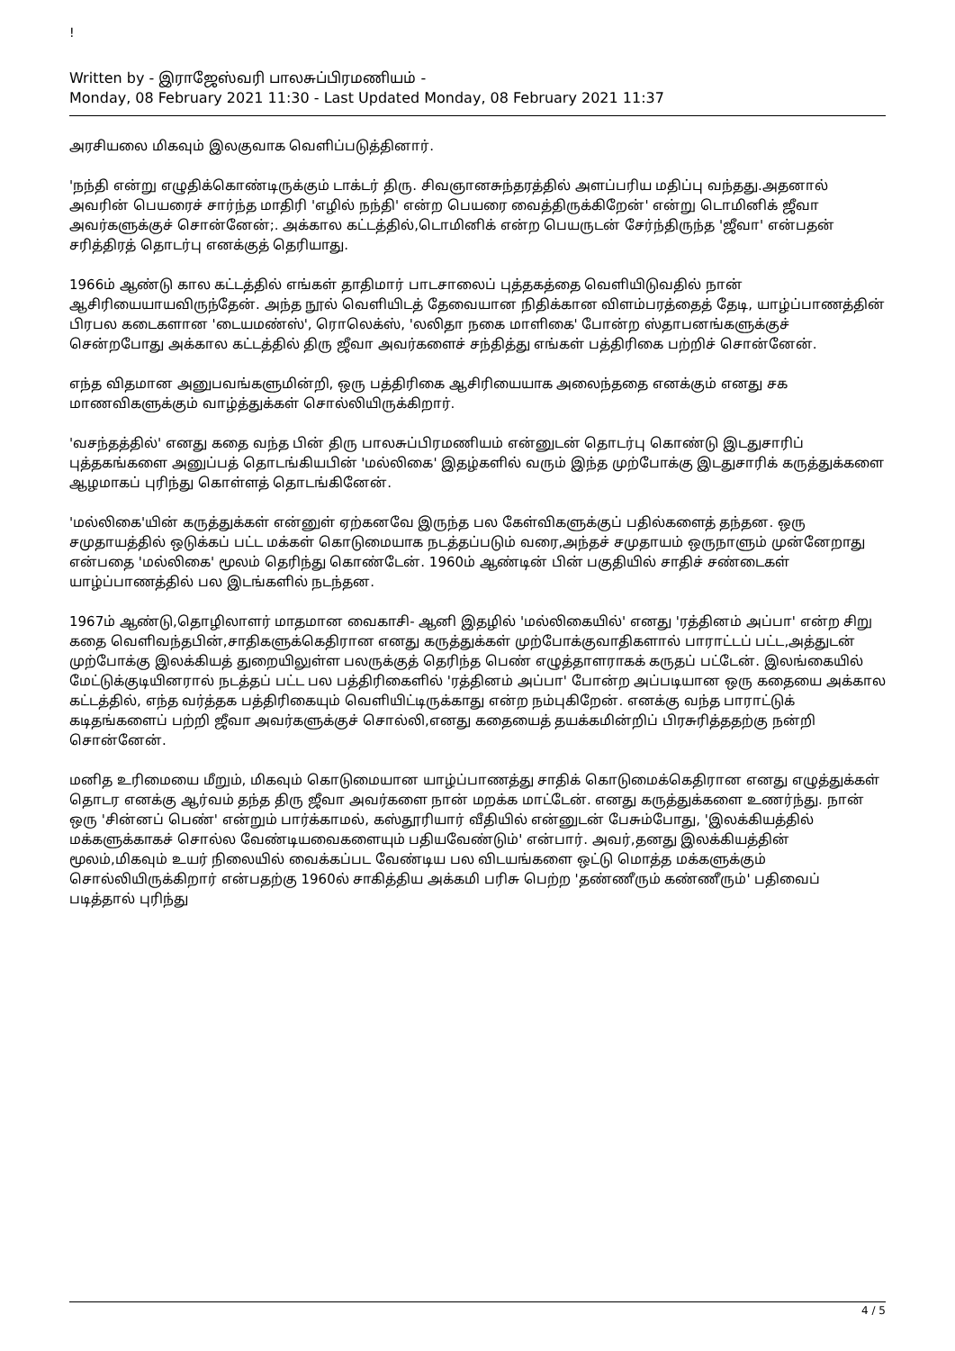!
Written by - இராஜேஸ்வரி பாலசுப்பிரமணியம் -
Monday, 08 February 2021 11:30 - Last Updated Monday, 08 February 2021 11:37
அரசியலை மிகவும் இலகுவாக வெளிப்படுத்தினார்.
'நந்தி என்று எழுதிக்கொண்டிருக்கும் டாக்டர் திரு. சிவஞானசுந்தரத்தில் அளப்பரிய மதிப்பு வந்தது.அதனால் அவரின் பெயரைச் சார்ந்த மாதிரி 'எழில் நந்தி' என்ற பெயரை வைத்திருக்கிறேன்' என்று டொமினிக் ஜீவா அவர்களுக்குச் சொன்னேன்;. அக்கால கட்டத்தில்,டொமினிக் என்ற பெயருடன் சேர்ந்திருந்த 'ஜீவா' என்பதன் சரித்திரத் தொடர்பு எனக்குத் தெரியாது.
1966ம் ஆண்டு கால கட்டத்தில் எங்கள் தாதிமார் பாடசாலைப் புத்தகத்தை வெளியிடுவதில் நான் ஆசிரியையாயவிருந்தேன். அந்த நூல் வெளியிடத் தேவையான நிதிக்கான விளம்பரத்தைத் தேடி, யாழ்ப்பாணத்தின் பிரபல கடைகளான 'டையமண்ஸ்', ரொலெக்ஸ், 'லலிதா நகை மாளிகை' போன்ற ஸ்தாபனங்களுக்குச் சென்றபோது அக்கால கட்டத்தில் திரு ஜீவா அவர்களைச் சந்தித்து எங்கள் பத்திரிகை பற்றிச் சொன்னேன்.
எந்த விதமான அனுபவங்களுமின்றி, ஒரு பத்திரிகை ஆசிரியையாக அலைந்ததை எனக்கும் எனது சக மாணவிகளுக்கும் வாழ்த்துக்கள் சொல்லியிருக்கிறார்.
'வசந்தத்தில்' எனது கதை வந்த பின் திரு பாலசுப்பிரமணியம் என்னுடன் தொடர்பு கொண்டு இடதுசாரிப் புத்தகங்களை அனுப்பத் தொடங்கியபின் 'மல்லிகை' இதழ்களில் வரும் இந்த முற்போக்கு இடதுசாரிக் கருத்துக்களை ஆழமாகப் புரிந்து கொள்ளத் தொடங்கினேன்.
'மல்லிகை'யின் கருத்துக்கள் என்னுள் ஏற்கனவே இருந்த பல கேள்விகளுக்குப் பதில்களைத் தந்தன. ஒரு சமுதாயத்தில் ஒடுக்கப் பட்ட மக்கள் கொடுமையாக நடத்தப்படும் வரை,அந்தச் சமுதாயம் ஒருநாளும் முன்னேறாது என்பதை 'மல்லிகை' மூலம் தெரிந்து கொண்டேன். 1960ம் ஆண்டின் பின் பகுதியில் சாதிச் சண்டைகள் யாழ்ப்பாணத்தில் பல இடங்களில் நடந்தன.
1967ம் ஆண்டு,தொழிலாளர் மாதமான வைகாசி- ஆனி இதழில் 'மல்லிகையில்' எனது 'ரத்தினம் அப்பா' என்ற சிறு கதை வெளிவந்தபின்,சாதிகளுக்கெதிரான எனது கருத்துக்கள் முற்போக்குவாதிகளால் பாராட்டப் பட்ட,அத்துடன் முற்போக்கு இலக்கியத் துறையிலுள்ள பலருக்குத் தெரிந்த பெண் எழுத்தாளராகக் கருதப் பட்டேன். இலங்கையில் மேட்டுக்குடியினரால் நடத்தப் பட்ட பல பத்திரிகைளில் 'ரத்தினம் அப்பா' போன்ற அப்படியான ஒரு கதையை அக்கால கட்டத்தில், எந்த வர்த்தக பத்திரிகையும் வெளியிட்டிருக்காது என்ற நம்புகிறேன். எனக்கு வந்த பாராட்டுக் கடிதங்களைப் பற்றி ஜீவா அவர்களுக்குச் சொல்லி,எனது கதையைத் தயக்கமின்றிப் பிரசுரித்ததற்கு நன்றி சொன்னேன்.
மனித உரிமையை மீறும், மிகவும் கொடுமையான யாழ்ப்பாணத்து சாதிக் கொடுமைக்கெதிரான எனது எழுத்துக்கள் தொடர எனக்கு ஆர்வம் தந்த திரு ஜீவா அவர்களை நான் மறக்க மாட்டேன். எனது கருத்துக்களை உணர்ந்து. நான் ஒரு 'சின்னப் பெண்' என்றும் பார்க்காமல், கஸ்தூரியார் வீதியில் என்னுடன் பேசும்போது, 'இலக்கியத்தில் மக்களுக்காகச் சொல்ல வேண்டியவைகளையும் பதியவேண்டும்' என்பார். அவர்,தனது இலக்கியத்தின் மூலம்,மிகவும் உயர் நிலையில் வைக்கப்பட வேண்டிய பல விடயங்களை ஒட்டு மொத்த மக்களுக்கும் சொல்லியிருக்கிறார் என்பதற்கு 1960ல் சாகித்திய அக்கமி பரிசு பெற்ற 'தண்ணீரும் கண்ணீரும்' பதிவைப் படித்தால் புரிந்து
4 / 5